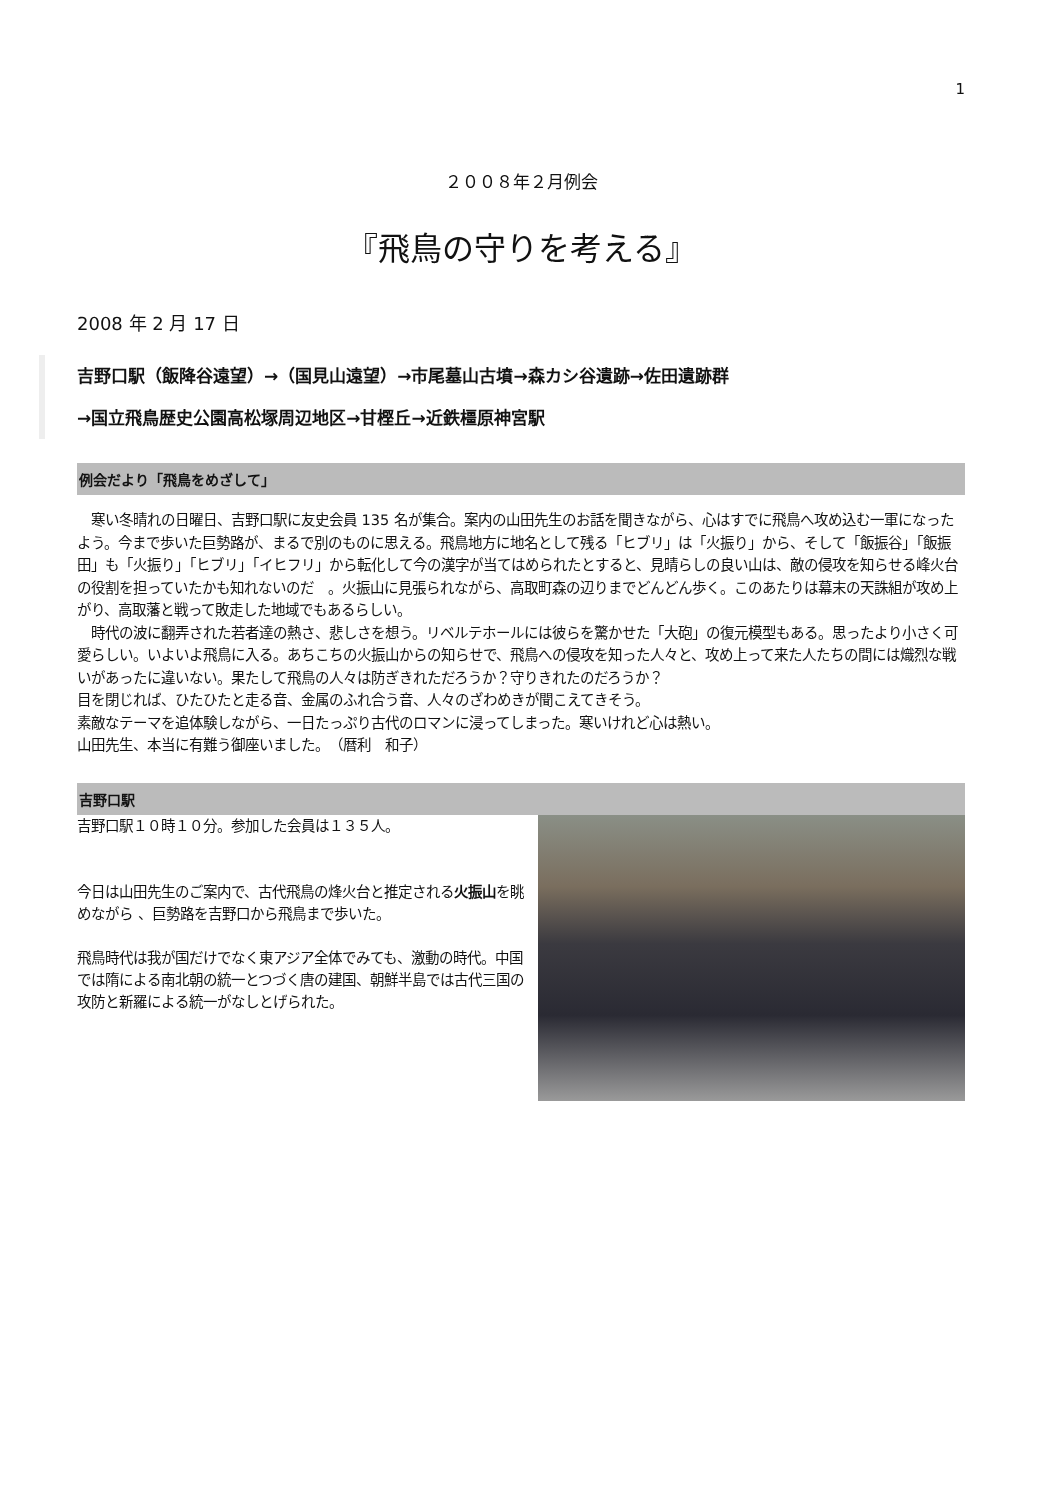1
２００８年２月例会
『飛鳥の守りを考える』
2008 年 2 月 17 日
吉野口駅（飯降谷遠望）→（国見山遠望）→市尾墓山古墳→森カシ谷遺跡→佐田遺跡群
→国立飛鳥歴史公園高松塚周辺地区→甘樫丘→近鉄橿原神宮駅
例会だより「飛鳥をめざして」
　寒い冬晴れの日曜日、吉野口駅に友史会員 135 名が集合。案内の山田先生のお話を聞きながら、心はすでに飛鳥へ攻め込む一軍になったよう。今まで歩いた巨勢路が、まるで別のものに思える。飛鳥地方に地名として残る「ヒブリ」は「火振り」から、そして「飯振谷」「飯振田」も「火振り」「ヒブリ」「イヒフリ」から転化して今の漢字が当てはめられたとすると、見晴らしの良い山は、敵の侵攻を知らせる峰火台の役割を担っていたかも知れないのだ　。火振山に見張られながら、高取町森の辺りまでどんどん歩く。このあたりは幕末の天誅組が攻め上がり、高取藩と戦って敗走した地域でもあるらしい。
　時代の波に翻弄された若者達の熱さ、悲しさを想う。リベルテホールには彼らを驚かせた「大砲」の復元模型もある。思ったより小さく可愛らしい。いよいよ飛鳥に入る。あちこちの火振山からの知らせで、飛鳥への侵攻を知った人々と、攻め上って来た人たちの間には熾烈な戦いがあったに違いない。果たして飛鳥の人々は防ぎきれただろうか？守りきれたのだろうか？
目を閉じれば、ひたひたと走る音、金属のふれ合う音、人々のざわめきが聞こえてきそう。
素敵なテーマを追体験しながら、一日たっぷり古代のロマンに浸ってしまった。寒いけれど心は熱い。
山田先生、本当に有難う御座いました。　（暦利　和子）
吉野口駅
吉野口駅１０時１０分。参加した会員は１３５人。
今日は山田先生のご案内で、古代飛鳥の烽火台と推定される火振山を眺めながら 、巨勢路を吉野口から飛鳥まで歩いた。
飛鳥時代は我が国だけでなく東アジア全体でみても、激動の時代。中国では隋による南北朝の統一とつづく唐の建国、朝鮮半島では古代三国の攻防と新羅による統一がなしとげられた。